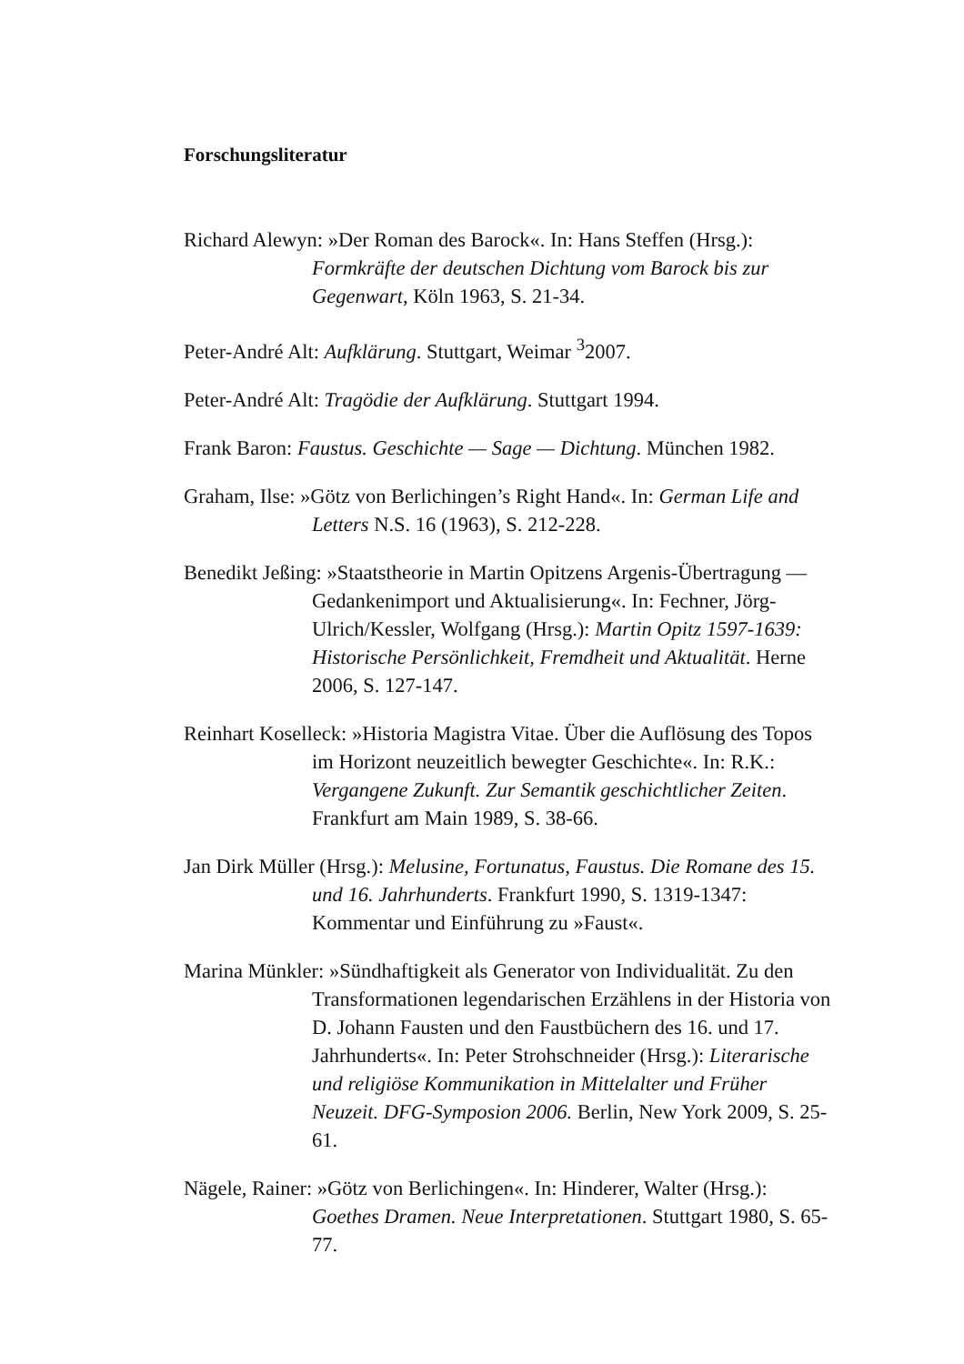Forschungsliteratur
Richard Alewyn: »Der Roman des Barock«. In: Hans Steffen (Hrsg.): Formkräfte der deutschen Dichtung vom Barock bis zur Gegenwart, Köln 1963, S. 21-34.
Peter-André Alt: Aufklärung. Stuttgart, Weimar <sup>3</sup>2007.
Peter-André Alt: Tragödie der Aufklärung. Stuttgart 1994.
Frank Baron: Faustus. Geschichte — Sage — Dichtung. München 1982.
Graham, Ilse: »Götz von Berlichingen’s Right Hand«. In: German Life and Letters N.S. 16 (1963), S. 212-228.
Benedikt Jeßing: »Staatstheorie in Martin Opitzens Argenis-Übertragung — Gedankenimport und Aktualisierung«. In: Fechner, Jörg-Ulrich/Kessler, Wolfgang (Hrsg.): Martin Opitz 1597-1639: Historische Persönlichkeit, Fremdheit und Aktualität. Herne 2006, S. 127-147.
Reinhart Koselleck: »Historia Magistra Vitae. Über die Auflösung des Topos im Horizont neuzeitlich bewegter Geschichte«. In: R.K.: Vergangene Zukunft. Zur Semantik geschichtlicher Zeiten. Frankfurt am Main 1989, S. 38-66.
Jan Dirk Müller (Hrsg.): Melusine, Fortunatus, Faustus. Die Romane des 15. und 16. Jahrhunderts. Frankfurt 1990, S. 1319-1347: Kommentar und Einführung zu »Faust«.
Marina Münkler: »Sündhaftigkeit als Generator von Individualität. Zu den Transformationen legendarischen Erzählens in der Historia von D. Johann Fausten und den Faustbüchern des 16. und 17. Jahrhunderts«. In: Peter Strohschneider (Hrsg.): Literarische und religiöse Kommunikation in Mittelalter und Früher Neuzeit. DFG-Symposion 2006. Berlin, New York 2009, S. 25-61.
Nägele, Rainer: »Götz von Berlichingen«. In: Hinderer, Walter (Hrsg.): Goethes Dramen. Neue Interpretationen. Stuttgart 1980, S. 65-77.